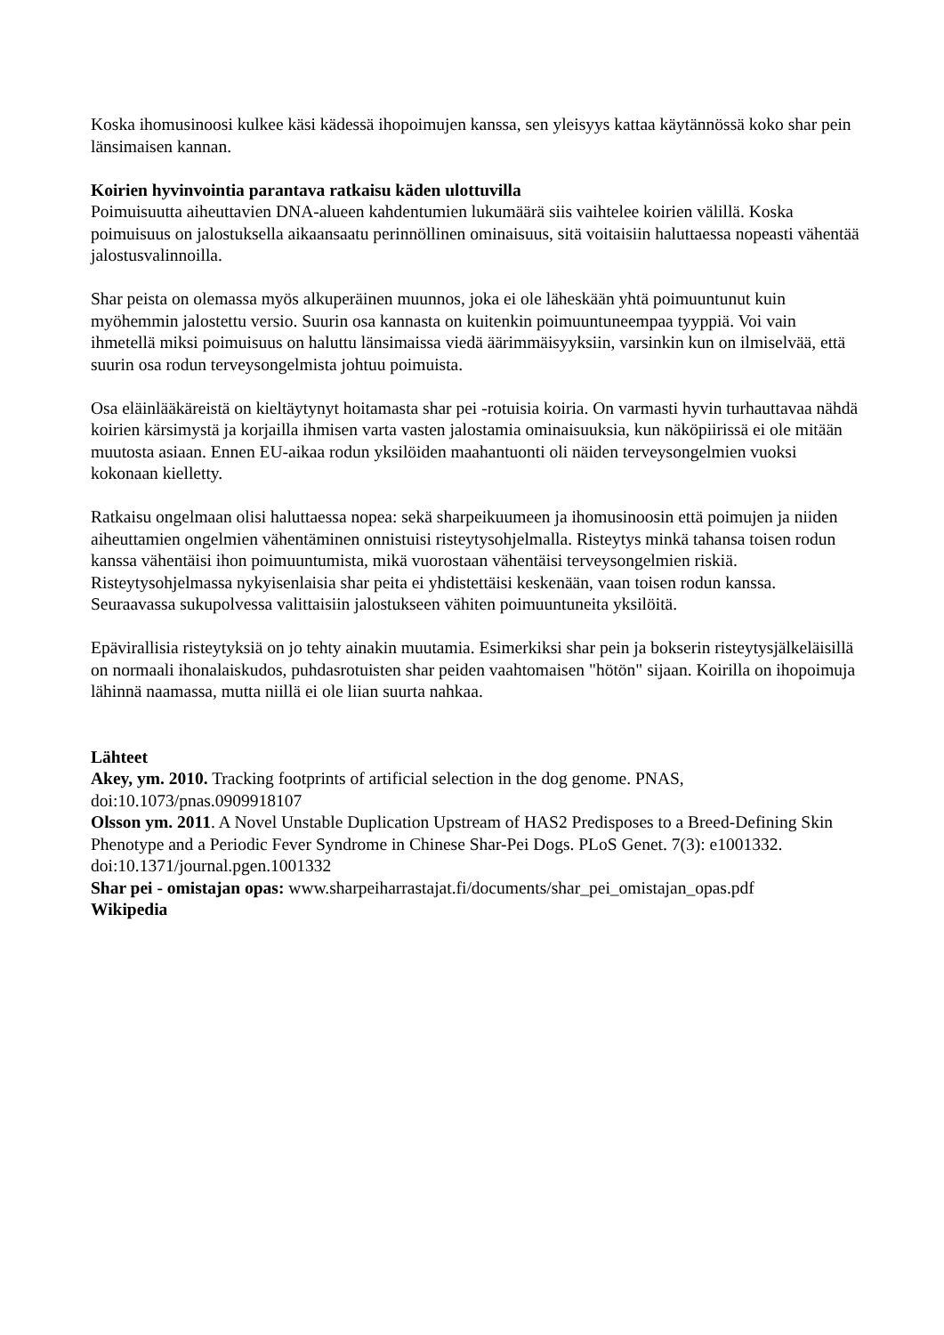Koska ihomusinoosi kulkee käsi kädessä ihopoimujen kanssa, sen yleisyys kattaa käytännössä koko shar pein länsimaisen kannan.
Koirien hyvinvointia parantava ratkaisu käden ulottuvilla
Poimuisuutta aiheuttavien DNA-alueen kahdentumien lukumäärä siis vaihtelee koirien välillä. Koska poimuisuus on jalostuksella aikaansaatu perinnöllinen ominaisuus, sitä voitaisiin haluttaessa nopeasti vähentää jalostusvalinnoilla.
Shar peista on olemassa myös alkuperäinen muunnos, joka ei ole läheskään yhtä poimuuntunut kuin myöhemmin jalostettu versio. Suurin osa kannasta on kuitenkin poimuuntuneempaa tyyppiä. Voi vain ihmetellä miksi poimuisuus on haluttu länsimaissa viedä äärimmäisyyksiin, varsinkin kun on ilmiselvää, että suurin osa rodun terveysongelmista johtuu poimuista.
Osa eläinlääkäreistä on kieltäytynyt hoitamasta shar pei -rotuisia koiria. On varmasti hyvin turhauttavaa nähdä koirien kärsimystä ja korjailla ihmisen varta vasten jalostamia ominaisuuksia, kun näköpiirissä ei ole mitään muutosta asiaan. Ennen EU-aikaa rodun yksilöiden maahantuonti oli näiden terveysongelmien vuoksi kokonaan kielletty.
Ratkaisu ongelmaan olisi haluttaessa nopea: sekä sharpeikuumeen ja ihomusinoosin että poimujen ja niiden aiheuttamien ongelmien vähentäminen onnistuisi risteytysohjelmalla. Risteytys minkä tahansa toisen rodun kanssa vähentäisi ihon poimuuntumista, mikä vuorostaan vähentäisi terveysongelmien riskiä. Risteytysohjelmassa nykyisenlaisia shar peita ei yhdistettäisi keskenään, vaan toisen rodun kanssa. Seuraavassa sukupolvessa valittaisiin jalostukseen vähiten poimuuntuneita yksilöitä.
Epävirallisia risteytyksiä on jo tehty ainakin muutamia. Esimerkiksi shar pein ja bokserin risteytysjälkeläisillä on normaali ihonalaiskudos, puhdasrotuisten shar peiden vaahtomaisen "hötön" sijaan. Koirilla on ihopoimuja lähinnä naamassa, mutta niillä ei ole liian suurta nahkaa.
Lähteet
Akey, ym. 2010. Tracking footprints of artificial selection in the dog genome. PNAS, doi:10.1073/pnas.0909918107
Olsson ym. 2011. A Novel Unstable Duplication Upstream of HAS2 Predisposes to a Breed-Defining Skin Phenotype and a Periodic Fever Syndrome in Chinese Shar-Pei Dogs. PLoS Genet. 7(3): e1001332. doi:10.1371/journal.pgen.1001332
Shar pei - omistajan opas: www.sharpeiharrastajat.fi/documents/shar_pei_omistajan_opas.pdf
Wikipedia